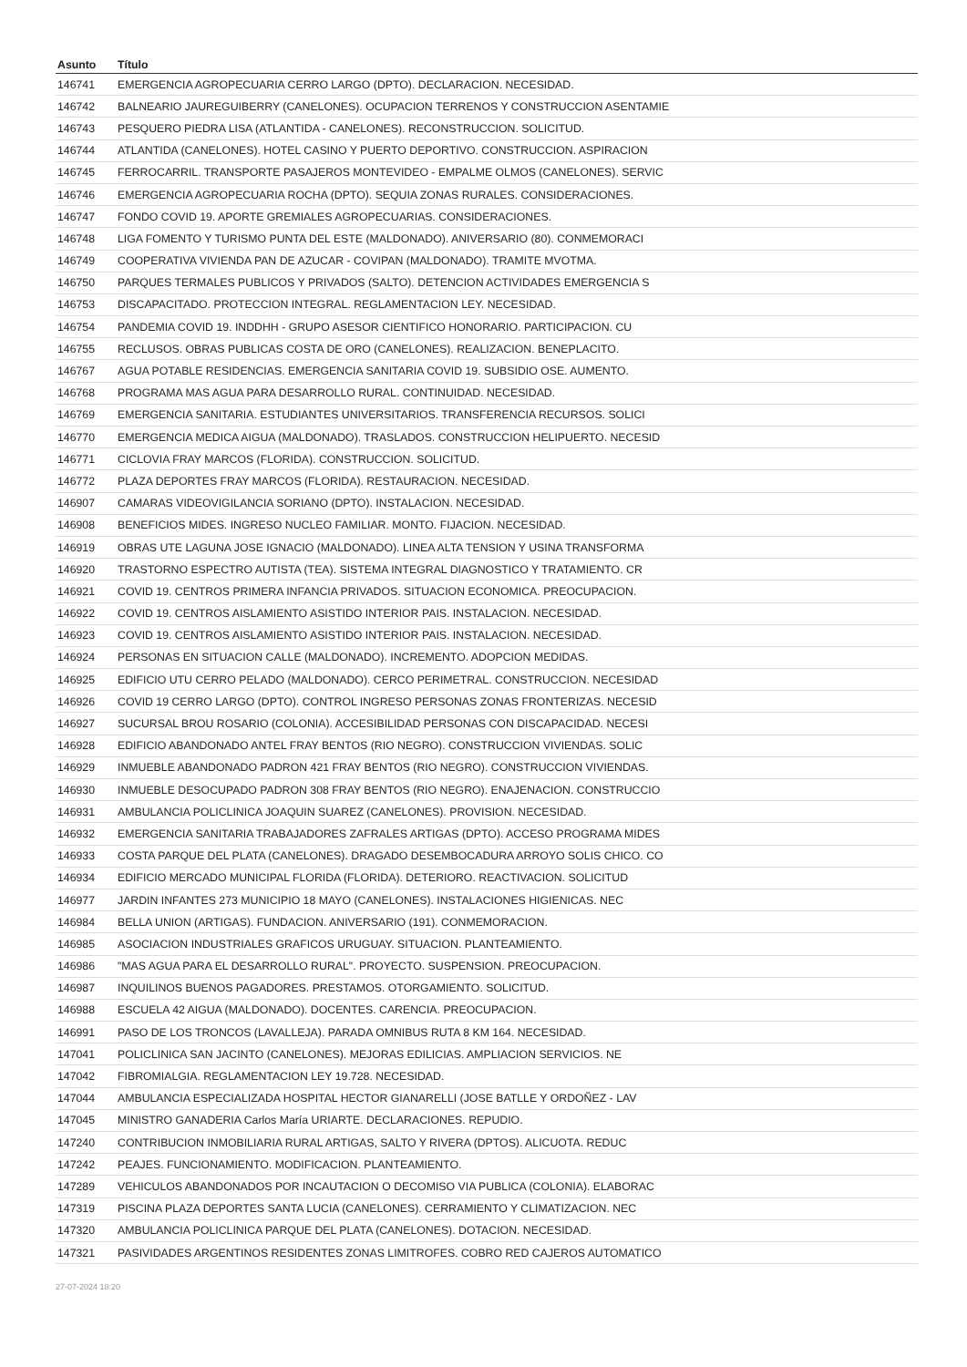| Asunto | Título |
| --- | --- |
| 146741 | EMERGENCIA AGROPECUARIA CERRO LARGO (DPTO). DECLARACION. NECESIDAD. |
| 146742 | BALNEARIO JAUREGUIBERRY (CANELONES). OCUPACION TERRENOS Y CONSTRUCCION ASENTAMIE |
| 146743 | PESQUERO PIEDRA LISA (ATLANTIDA - CANELONES). RECONSTRUCCION. SOLICITUD. |
| 146744 | ATLANTIDA (CANELONES). HOTEL CASINO Y PUERTO DEPORTIVO. CONSTRUCCION. ASPIRACION |
| 146745 | FERROCARRIL. TRANSPORTE PASAJEROS MONTEVIDEO - EMPALME OLMOS (CANELONES). SERVIC |
| 146746 | EMERGENCIA AGROPECUARIA ROCHA (DPTO). SEQUIA ZONAS RURALES. CONSIDERACIONES. |
| 146747 | FONDO COVID 19. APORTE GREMIALES AGROPECUARIAS. CONSIDERACIONES. |
| 146748 | LIGA FOMENTO Y TURISMO PUNTA DEL ESTE (MALDONADO). ANIVERSARIO (80). CONMEMORACI |
| 146749 | COOPERATIVA VIVIENDA PAN DE AZUCAR - COVIPAN (MALDONADO). TRAMITE MVOTMA. |
| 146750 | PARQUES TERMALES PUBLICOS Y PRIVADOS (SALTO). DETENCION ACTIVIDADES EMERGENCIA S |
| 146753 | DISCAPACITADO. PROTECCION INTEGRAL. REGLAMENTACION LEY. NECESIDAD. |
| 146754 | PANDEMIA COVID 19. INDDHH - GRUPO ASESOR CIENTIFICO HONORARIO. PARTICIPACION. CU |
| 146755 | RECLUSOS. OBRAS PUBLICAS COSTA DE ORO (CANELONES). REALIZACION. BENEPLACITO. |
| 146767 | AGUA POTABLE RESIDENCIAS. EMERGENCIA SANITARIA COVID 19. SUBSIDIO OSE. AUMENTO. |
| 146768 | PROGRAMA MAS AGUA PARA DESARROLLO RURAL. CONTINUIDAD. NECESIDAD. |
| 146769 | EMERGENCIA SANITARIA. ESTUDIANTES UNIVERSITARIOS. TRANSFERENCIA RECURSOS. SOLICI |
| 146770 | EMERGENCIA MEDICA AIGUA (MALDONADO). TRASLADOS. CONSTRUCCION HELIPUERTO. NECESID |
| 146771 | CICLOVIA FRAY MARCOS (FLORIDA). CONSTRUCCION. SOLICITUD. |
| 146772 | PLAZA DEPORTES FRAY MARCOS (FLORIDA). RESTAURACION. NECESIDAD. |
| 146907 | CAMARAS VIDEOVIGILANCIA SORIANO (DPTO). INSTALACION. NECESIDAD. |
| 146908 | BENEFICIOS MIDES. INGRESO NUCLEO FAMILIAR. MONTO. FIJACION. NECESIDAD. |
| 146919 | OBRAS UTE LAGUNA JOSE IGNACIO (MALDONADO). LINEA ALTA TENSION Y USINA TRANSFORMA |
| 146920 | TRASTORNO ESPECTRO AUTISTA (TEA). SISTEMA INTEGRAL DIAGNOSTICO Y TRATAMIENTO. CR |
| 146921 | COVID 19. CENTROS PRIMERA INFANCIA PRIVADOS. SITUACION ECONOMICA. PREOCUPACION. |
| 146922 | COVID 19. CENTROS AISLAMIENTO ASISTIDO INTERIOR PAIS. INSTALACION. NECESIDAD. |
| 146923 | COVID 19. CENTROS AISLAMIENTO ASISTIDO INTERIOR PAIS. INSTALACION. NECESIDAD. |
| 146924 | PERSONAS EN SITUACION CALLE (MALDONADO). INCREMENTO. ADOPCION MEDIDAS. |
| 146925 | EDIFICIO UTU CERRO PELADO (MALDONADO). CERCO PERIMETRAL. CONSTRUCCION. NECESIDAD |
| 146926 | COVID 19 CERRO LARGO (DPTO). CONTROL INGRESO PERSONAS ZONAS FRONTERIZAS. NECESID |
| 146927 | SUCURSAL BROU ROSARIO (COLONIA). ACCESIBILIDAD PERSONAS CON DISCAPACIDAD. NECESI |
| 146928 | EDIFICIO ABANDONADO ANTEL FRAY BENTOS (RIO NEGRO). CONSTRUCCION VIVIENDAS. SOLIC |
| 146929 | INMUEBLE ABANDONADO PADRON 421 FRAY BENTOS (RIO NEGRO). CONSTRUCCION VIVIENDAS. |
| 146930 | INMUEBLE DESOCUPADO PADRON 308 FRAY BENTOS (RIO NEGRO). ENAJENACION. CONSTRUCCIO |
| 146931 | AMBULANCIA POLICLINICA JOAQUIN SUAREZ (CANELONES). PROVISION. NECESIDAD. |
| 146932 | EMERGENCIA SANITARIA TRABAJADORES ZAFRALES ARTIGAS (DPTO). ACCESO PROGRAMA MIDES |
| 146933 | COSTA PARQUE DEL PLATA (CANELONES). DRAGADO DESEMBOCADURA ARROYO SOLIS CHICO. CO |
| 146934 | EDIFICIO MERCADO MUNICIPAL FLORIDA (FLORIDA). DETERIORO. REACTIVACION. SOLICITUD |
| 146977 | JARDIN INFANTES 273 MUNICIPIO 18 MAYO (CANELONES). INSTALACIONES HIGIENICAS. NEC |
| 146984 | BELLA UNION (ARTIGAS). FUNDACION. ANIVERSARIO (191). CONMEMORACION. |
| 146985 | ASOCIACION INDUSTRIALES GRAFICOS URUGUAY. SITUACION. PLANTEAMIENTO. |
| 146986 | "MAS AGUA PARA EL DESARROLLO RURAL". PROYECTO. SUSPENSION. PREOCUPACION. |
| 146987 | INQUILINOS BUENOS PAGADORES. PRESTAMOS. OTORGAMIENTO. SOLICITUD. |
| 146988 | ESCUELA 42 AIGUA (MALDONADO). DOCENTES. CARENCIA. PREOCUPACION. |
| 146991 | PASO DE LOS TRONCOS (LAVALLEJA). PARADA OMNIBUS RUTA 8 KM 164. NECESIDAD. |
| 147041 | POLICLINICA SAN JACINTO (CANELONES). MEJORAS EDILICIAS. AMPLIACION SERVICIOS. NE |
| 147042 | FIBROMIALGIA. REGLAMENTACION LEY 19.728. NECESIDAD. |
| 147044 | AMBULANCIA ESPECIALIZADA HOSPITAL HECTOR GIANARELLI (JOSE BATLLE Y ORDOÑEZ - LAV |
| 147045 | MINISTRO GANADERIA Carlos María URIARTE. DECLARACIONES. REPUDIO. |
| 147240 | CONTRIBUCION INMOBILIARIA RURAL ARTIGAS, SALTO Y RIVERA (DPTOS). ALICUOTA. REDUC |
| 147242 | PEAJES. FUNCIONAMIENTO. MODIFICACION. PLANTEAMIENTO. |
| 147289 | VEHICULOS ABANDONADOS POR INCAUTACION O DECOMISO VIA PUBLICA (COLONIA). ELABORAC |
| 147319 | PISCINA PLAZA DEPORTES SANTA LUCIA (CANELONES). CERRAMIENTO Y CLIMATIZACION. NEC |
| 147320 | AMBULANCIA POLICLINICA PARQUE DEL PLATA (CANELONES). DOTACION. NECESIDAD. |
| 147321 | PASIVIDADES ARGENTINOS RESIDENTES ZONAS LIMITROFES. COBRO RED CAJEROS AUTOMATICO |
27-07-2024 18:20